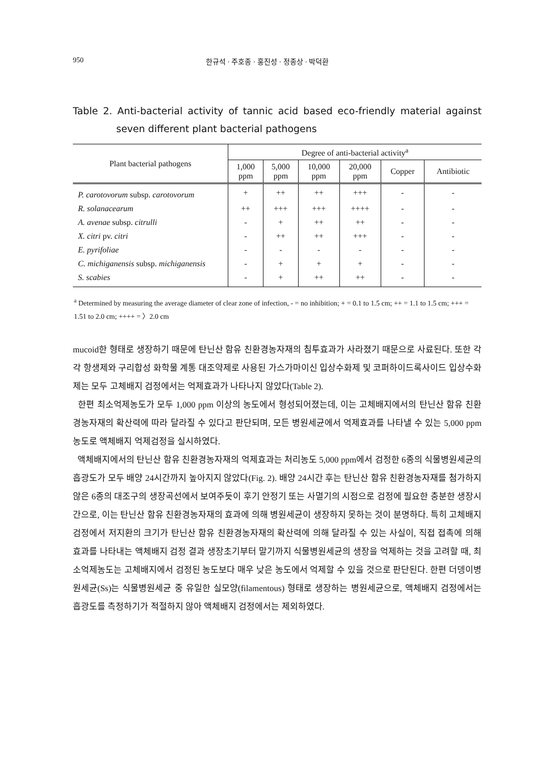950 한규석 · 주호종 · 홍진성 · 정종상 · 박덕환
Table 2. Anti-bacterial activity of tannic acid based eco-friendly material against seven different plant bacterial pathogens
| Plant bacterial pathogens | Degree of anti-bacterial activity<sup>a</sup> | | | | | |
| --- | --- | --- | --- | --- | --- | --- |
| | 1,000 ppm | 5,000 ppm | 10,000 ppm | 20,000 ppm | Copper | Antibiotic |
| P. carotovorum subsp. carotovorum | + | ++ | ++ | +++ | - | - |
| R. solanacearum | ++ | +++ | +++ | ++++ | - | - |
| A. avenae subsp. citrulli | - | + | ++ | ++ | - | - |
| X. citri pv. citri | - | ++ | ++ | +++ | - | - |
| E. pyrifoliae | - | - | - | - | - | - |
| C. michiganensis subsp. michiganensis | - | + | + | + | - | - |
| S. scabies | - | + | ++ | ++ | - | - |
<sup>a</sup> Determined by measuring the average diameter of clear zone of infection, - = no inhibition; + = 0.1 to 1.5 cm; ++ = 1.1 to 1.5 cm; +++ = 1.51 to 2.0 cm; ++++ = 〉2.0 cm
mucoid한 형태로 생장하기 때문에 탄닌산 함유 친환경농자재의 침투효과가 사라졌기 때문으로 사료된다. 또한 각각 항생제와 구리합성 화학물 계통 대조약제로 사용된 가스가마이신 입상수화제 및 코퍼하이드록사이드 입상수화제는 모두 고체배지 검정에서는 억제효과가 나타나지 않았다(Table 2).
한편 최소억제농도가 모두 1,000 ppm 이상의 농도에서 형성되어졌는데, 이는 고체배지에서의 탄닌산 함유 친환경농자재의 확산력에 따라 달라질 수 있다고 판단되며, 모든 병원세균에서 억제효과를 나타낼 수 있는 5,000 ppm 농도로 액체배지 억제검정을 실시하였다.
액체배지에서의 탄닌산 함유 친환경농자재의 억제효과는 처리농도 5,000 ppm에서 검정한 6종의 식물병원세균의 흡광도가 모두 배양 24시간까지 높아지지 않았다(Fig. 2). 배양 24시간 후는 탄닌산 함유 친환경농자재를 첨가하지 않은 6종의 대조구의 생장곡선에서 보여주듯이 후기 안정기 또는 사멸기의 시점으로 검정에 필요한 충분한 생장시간으로, 이는 탄닌산 함유 친환경농자재의 효과에 의해 병원세균이 생장하지 못하는 것이 분명하다. 특히 고체배지 검정에서 저지환의 크기가 탄닌산 함유 친환경농자재의 확산력에 의해 달라질 수 있는 사실이, 직접 접촉에 의해 효과를 나타내는 액체배지 검정 결과 생장초기부터 말기까지 식물병원세균의 생장을 억제하는 것을 고려할 때, 최소억제농도는 고체배지에서 검정된 농도보다 매우 낮은 농도에서 억제할 수 있을 것으로 판단된다. 한편 더뎅이병원세균(Ss)는 식물병원세균 중 유일한 실모양(filamentous) 형태로 생장하는 병원세균으로, 액체배지 검정에서는 흡광도를 측정하기가 적절하지 않아 액체배지 검정에서는 제외하였다.